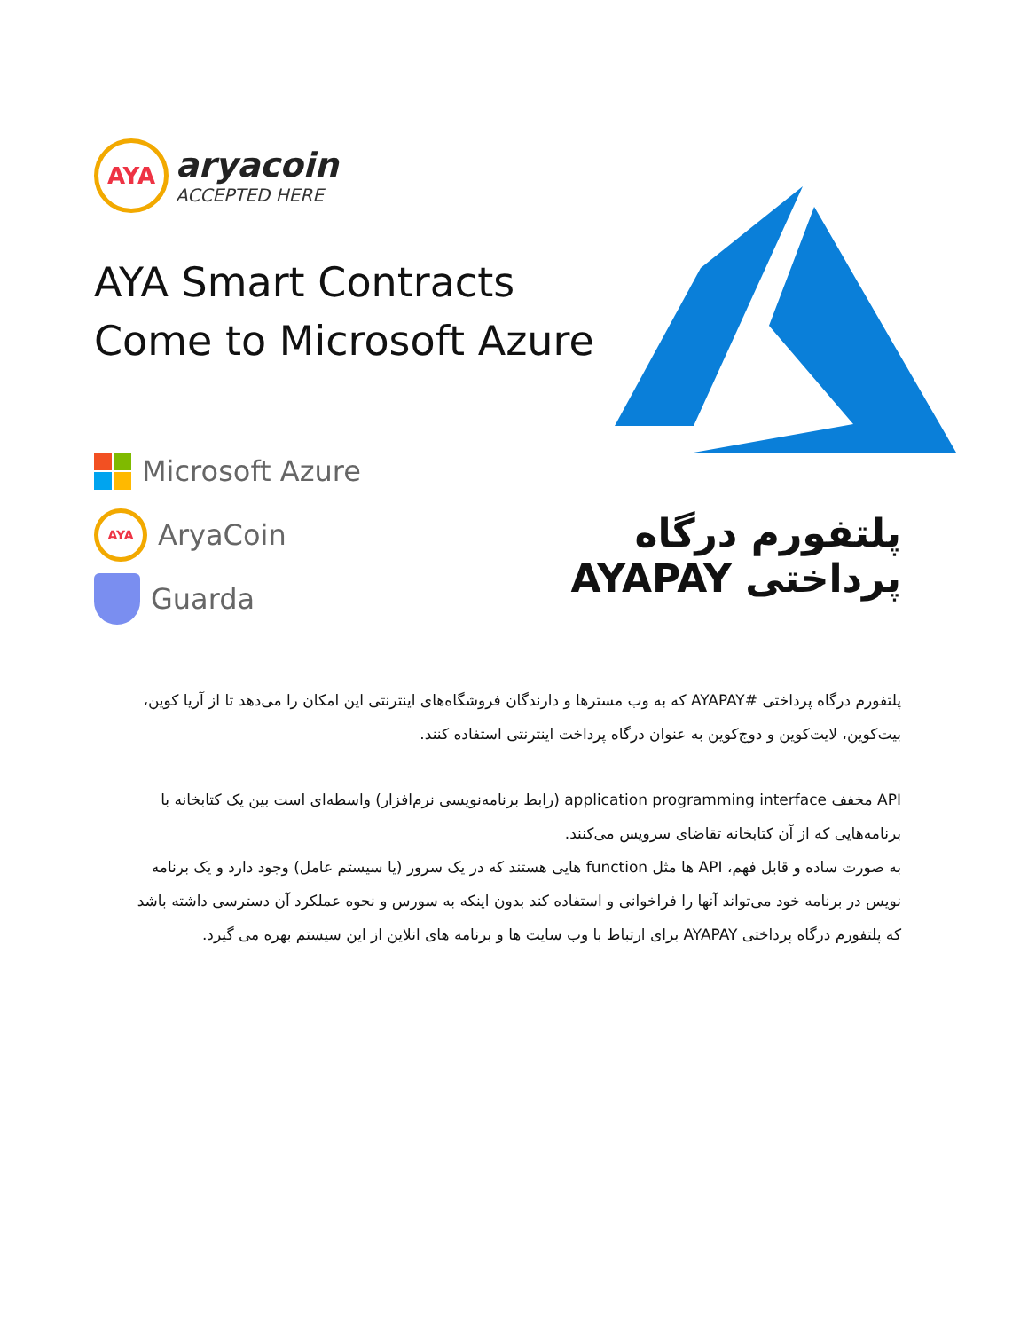AYA
aryacoin
ACCEPTED HERE
AYA Smart Contracts
Come to Microsoft Azure
Microsoft Azure
AYA AryaCoin
Guarda
پلتفورم درگاه پرداختی AYAPAY
پلتفورم درگاه پرداختی #AYAPAY که به وب مسترها و دارندگان فروشگاه‌های اینترنتی این امکان را می‌دهد تا از آریا کوین، بیت‌کوین، لایت‌کوین و دوج‌کوین به عنوان درگاه پرداخت اینترنتی استفاده کنند.
API مخفف application programming interface (رابط برنامه‌نویسی نرم‌افزار) واسطه‌ای است بین یک کتابخانه با برنامه‌هایی که از آن کتابخانه تقاضای سرویس می‌کنند.
به صورت ساده و قابل فهم، API ها مثل function هایی هستند که در یک سرور (یا سیستم عامل) وجود دارد و یک برنامه نویس در برنامه خود می‌تواند آنها را فراخوانی و استفاده کند بدون اینکه به سورس و نحوه عملکرد آن دسترسی داشته باشد که پلتفورم درگاه پرداختی AYAPAY برای ارتباط با وب سایت ها و برنامه های انلاین از این سیستم بهره می گیرد.